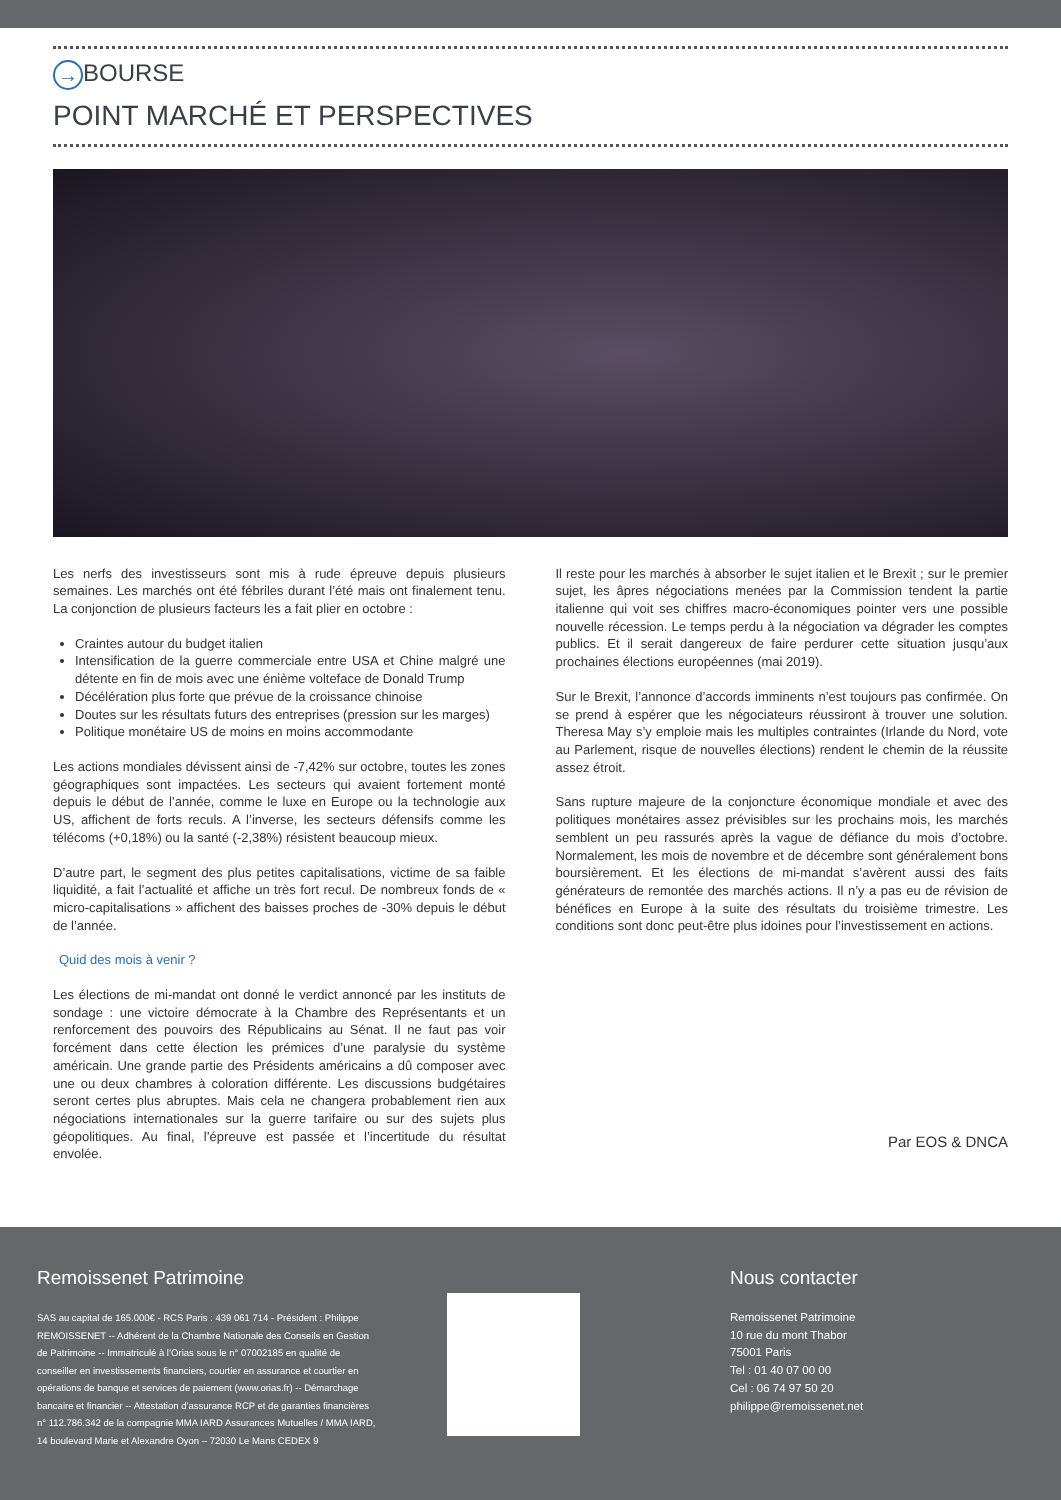→ BOURSE
POINT MARCHÉ ET PERSPECTIVES
Les nerfs des investisseurs sont mis à rude épreuve depuis plusieurs semaines. Les marchés ont été fébriles durant l’été mais ont finalement tenu. La conjonction de plusieurs facteurs les a fait plier en octobre :
Craintes autour du budget italien
Intensification de la guerre commerciale entre USA et Chine malgré une détente en fin de mois avec une énième volteface de Donald Trump
Décélération plus forte que prévue de la croissance chinoise
Doutes sur les résultats futurs des entreprises (pression sur les marges)
Politique monétaire US de moins en moins accommodante
Les actions mondiales dévissent ainsi de -7,42% sur octobre, toutes les zones géographiques sont impactées. Les secteurs qui avaient fortement monté depuis le début de l’année, comme le luxe en Europe ou la technologie aux US, affichent de forts reculs. A l’inverse, les secteurs défensifs comme les télécoms (+0,18%) ou la santé (-2,38%) résistent beaucoup mieux.
D’autre part, le segment des plus petites capitalisations, victime de sa faible liquidité, a fait l’actualité et affiche un très fort recul. De nombreux fonds de « micro-capitalisations » affichent des baisses proches de -30% depuis le début de l’année.
Quid des mois à venir ?
Les élections de mi-mandat ont donné le verdict annoncé par les instituts de sondage : une victoire démocrate à la Chambre des Représentants et un renforcement des pouvoirs des Républicains au Sénat. Il ne faut pas voir forcément dans cette élection les prémices d’une paralysie du système américain. Une grande partie des Présidents américains a dû composer avec une ou deux chambres à coloration différente. Les discussions budgétaires seront certes plus abruptes. Mais cela ne changera probablement rien aux négociations internationales sur la guerre tarifaire ou sur des sujets plus géopolitiques. Au final, l’épreuve est passée et l’incertitude du résultat envolée.
Il reste pour les marchés à absorber le sujet italien et le Brexit ; sur le premier sujet, les âpres négociations menées par la Commission tendent la partie italienne qui voit ses chiffres macro-économiques pointer vers une possible nouvelle récession. Le temps perdu à la négociation va dégrader les comptes publics. Et il serait dangereux de faire perdurer cette situation jusqu’aux prochaines élections européennes (mai 2019).
Sur le Brexit, l’annonce d’accords imminents n’est toujours pas confirmée. On se prend à espérer que les négociateurs réussiront à trouver une solution. Theresa May s’y emploie mais les multiples contraintes (Irlande du Nord, vote au Parlement, risque de nouvelles élections) rendent le chemin de la réussite assez étroit.
Sans rupture majeure de la conjoncture économique mondiale et avec des politiques monétaires assez prévisibles sur les prochains mois, les marchés semblent un peu rassurés après la vague de défiance du mois d’octobre. Normalement, les mois de novembre et de décembre sont généralement bons boursièrement. Et les élections de mi-mandat s’avèrent aussi des faits générateurs de remontée des marchés actions. Il n’y a pas eu de révision de bénéfices en Europe à la suite des résultats du troisième trimestre. Les conditions sont donc peut-être plus idoines pour l’investissement en actions.
Par EOS & DNCA
Remoissenet Patrimoine
SAS au capital de 165.000€ - RCS Paris : 439 061 714 - Président : Philippe REMOISSENET -- Adhérent de la Chambre Nationale des Conseils en Gestion de Patrimoine -- Immatriculé à l’Orias sous le n° 07002185 en qualité de conseiller en investissements financiers, courtier en assurance et courtier en opérations de banque et services de paiement (www.orias.fr) -- Démarchage bancaire et financier -- Attestation d’assurance RCP et de garanties financières n° 112.786.342 de la compagnie MMA IARD Assurances Mutuelles / MMA IARD, 14 boulevard Marie et Alexandre Oyon – 72030 Le Mans CEDEX 9
Nous contacter
Remoissenet Patrimoine
10 rue du mont Thabor
75001 Paris
Tel : 01 40 07 00 00
Cel : 06 74 97 50 20
philippe@remoissenet.net